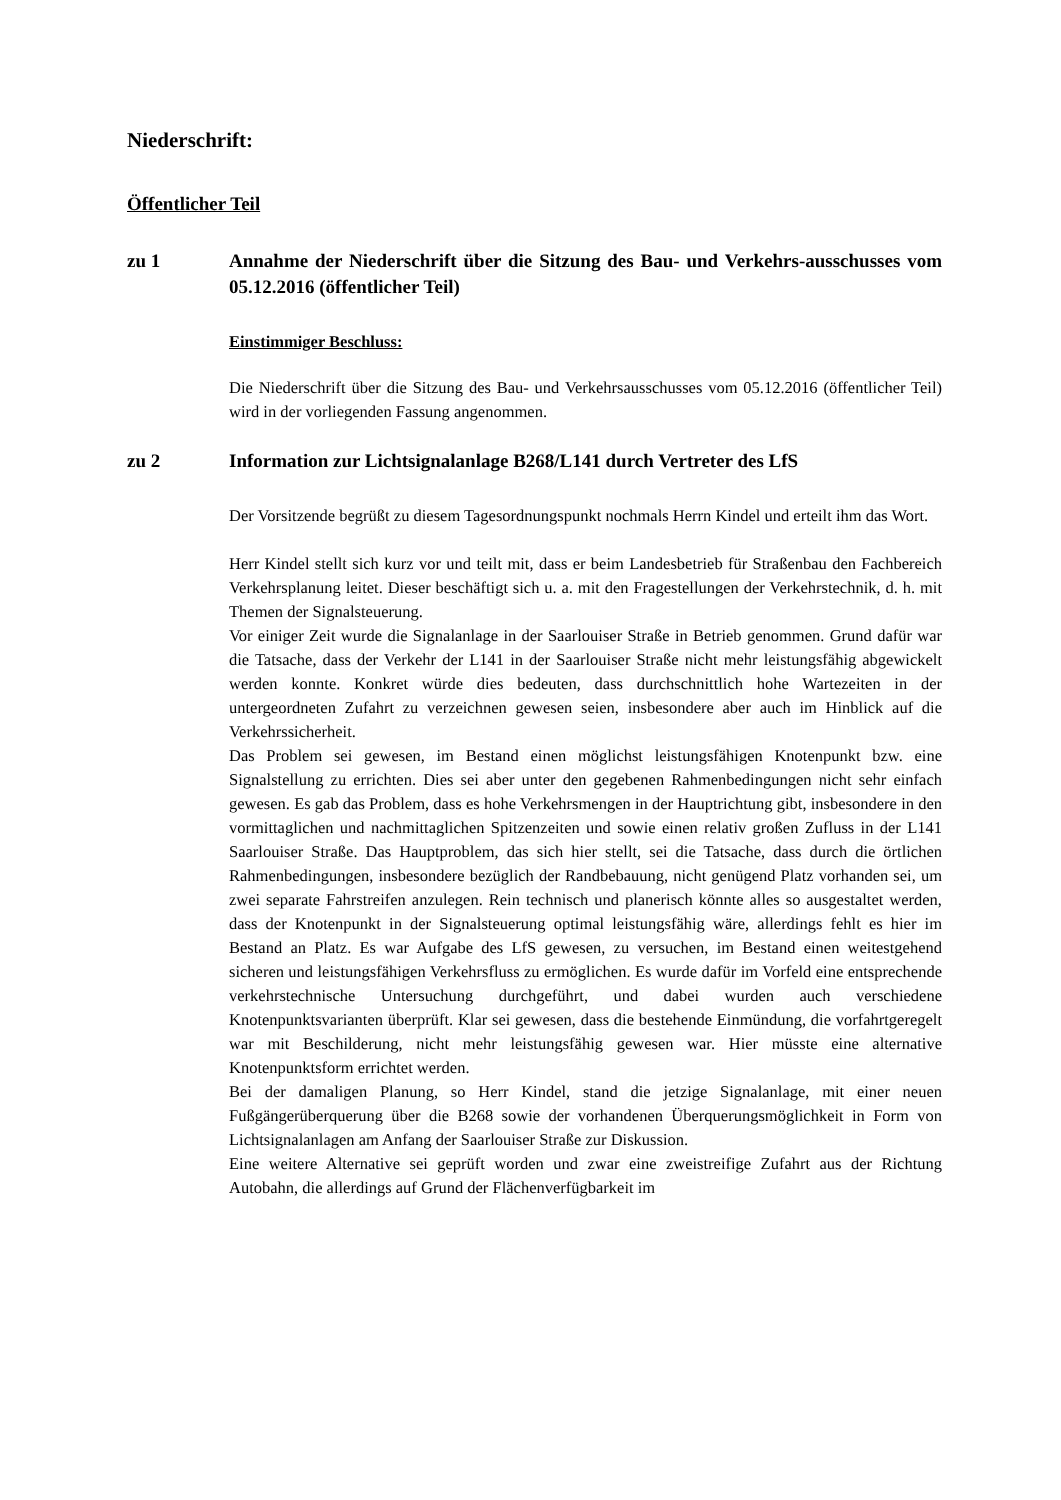Niederschrift:
Öffentlicher Teil
zu 1 Annahme der Niederschrift über die Sitzung des Bau- und Verkehrs-ausschusses vom 05.12.2016 (öffentlicher Teil)
Einstimmiger Beschluss:
Die Niederschrift über die Sitzung des Bau- und Verkehrsausschusses vom 05.12.2016 (öffentlicher Teil) wird in der vorliegenden Fassung angenommen.
zu 2 Information zur Lichtsignalanlage B268/L141 durch Vertreter des LfS
Der Vorsitzende begrüßt zu diesem Tagesordnungspunkt nochmals Herrn Kindel und erteilt ihm das Wort.
Herr Kindel stellt sich kurz vor und teilt mit, dass er beim Landesbetrieb für Straßenbau den Fachbereich Verkehrsplanung leitet. Dieser beschäftigt sich u. a. mit den Fragestellungen der Verkehrstechnik, d. h. mit Themen der Signalsteuerung.
Vor einiger Zeit wurde die Signalanlage in der Saarlouiser Straße in Betrieb genommen. Grund dafür war die Tatsache, dass der Verkehr der L141 in der Saarlouiser Straße nicht mehr leistungsfähig abgewickelt werden konnte. Konkret würde dies bedeuten, dass durchschnittlich hohe Wartezeiten in der untergeordneten Zufahrt zu verzeichnen gewesen seien, insbesondere aber auch im Hinblick auf die Verkehrssicherheit.
Das Problem sei gewesen, im Bestand einen möglichst leistungsfähigen Knotenpunkt bzw. eine Signalstellung zu errichten. Dies sei aber unter den gegebenen Rahmenbedingungen nicht sehr einfach gewesen. Es gab das Problem, dass es hohe Verkehrsmengen in der Hauptrichtung gibt, insbesondere in den vormittaglichen und nachmittaglichen Spitzenzeiten und sowie einen relativ großen Zufluss in der L141 Saarlouiser Straße. Das Hauptproblem, das sich hier stellt, sei die Tatsache, dass durch die örtlichen Rahmenbedingungen, insbesondere bezüglich der Randbebauung, nicht genügend Platz vorhanden sei, um zwei separate Fahrstreifen anzulegen. Rein technisch und planerisch könnte alles so ausgestaltet werden, dass der Knotenpunkt in der Signalsteuerung optimal leistungsfähig wäre, allerdings fehlt es hier im Bestand an Platz. Es war Aufgabe des LfS gewesen, zu versuchen, im Bestand einen weitestgehend sicheren und leistungsfähigen Verkehrsfluss zu ermöglichen. Es wurde dafür im Vorfeld eine entsprechende verkehrstechnische Untersuchung durchgeführt, und dabei wurden auch verschiedene Knotenpunktsvarianten überprüft. Klar sei gewesen, dass die bestehende Einmündung, die vorfahrtgeregelt war mit Beschilderung, nicht mehr leistungsfähig gewesen war. Hier müsste eine alternative Knotenpunktsform errichtet werden.
Bei der damaligen Planung, so Herr Kindel, stand die jetzige Signalanlage, mit einer neuen Fußgängerüberquerung über die B268 sowie der vorhandenen Überquerungsmöglichkeit in Form von Lichtsignalanlagen am Anfang der Saarlouiser Straße zur Diskussion.
Eine weitere Alternative sei geprüft worden und zwar eine zweistreifige Zufahrt aus der Richtung Autobahn, die allerdings auf Grund der Flächenverfügbarkeit im